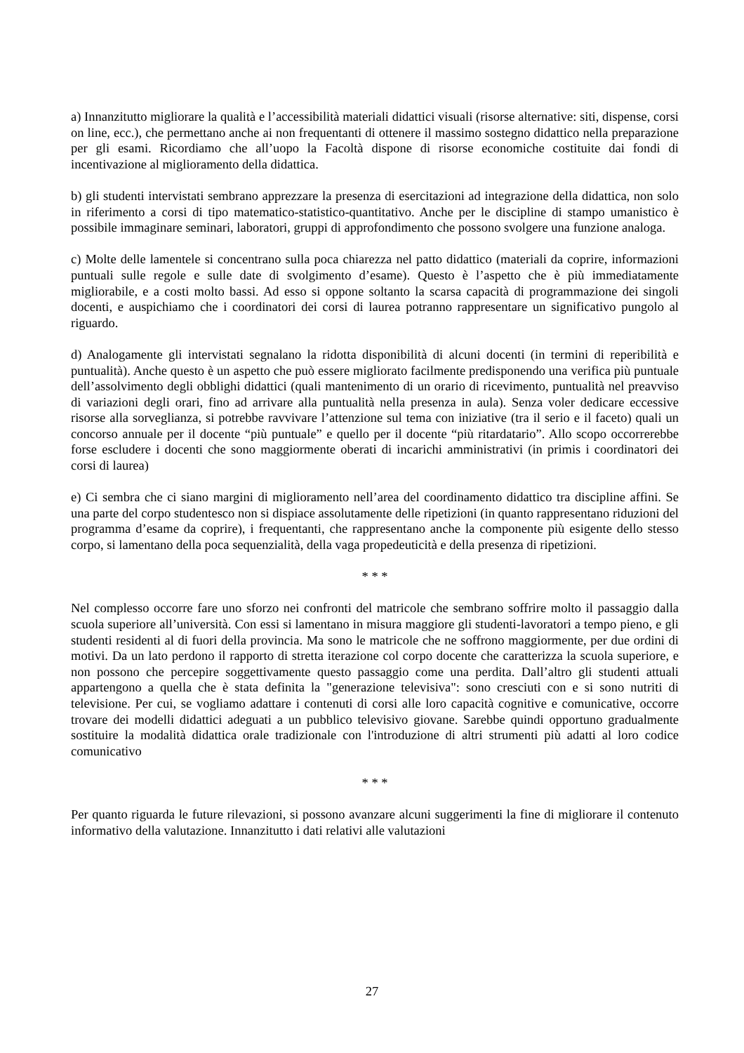a) Innanzitutto migliorare la qualità e l’accessibilità materiali didattici visuali (risorse alternative: siti, dispense, corsi on line, ecc.), che permettano anche ai non frequentanti di ottenere il massimo sostegno didattico nella preparazione per gli esami. Ricordiamo che all’uopo la Facoltà dispone di risorse economiche costituite dai fondi di incentivazione al miglioramento della didattica.
b) gli studenti intervistati sembrano apprezzare la presenza di esercitazioni ad integrazione della didattica, non solo in riferimento a corsi di tipo matematico-statistico-quantitativo. Anche per le discipline di stampo umanistico è possibile immaginare seminari, laboratori, gruppi di approfondimento che possono svolgere una funzione analoga.
c) Molte delle lamentele si concentrano sulla poca chiarezza nel patto didattico (materiali da coprire, informazioni puntuali sulle regole e sulle date di svolgimento d’esame). Questo è l’aspetto che è più immediatamente migliorabile, e a costi molto bassi. Ad esso si oppone soltanto la scarsa capacità di programmazione dei singoli docenti, e auspichiamo che i coordinatori dei corsi di laurea potranno rappresentare un significativo pungolo al riguardo.
d) Analogamente gli intervistati segnalano la ridotta disponibilità di alcuni docenti (in termini di reperibilità e puntualità). Anche questo è un aspetto che può essere migliorato facilmente predisponendo una verifica più puntuale dell’assolvimento degli obblighi didattici (quali mantenimento di un orario di ricevimento, puntualità nel preavviso di variazioni degli orari, fino ad arrivare alla puntualità nella presenza in aula). Senza voler dedicare eccessive risorse alla sorveglianza, si potrebbe ravvivare l’attenzione sul tema con iniziative (tra il serio e il faceto) quali un concorso annuale per il docente “più puntuale” e quello per il docente “più ritardatario”. Allo scopo occorrerebbe forse escludere i docenti che sono maggiormente oberati di incarichi amministrativi (in primis i coordinatori dei corsi di laurea)
e) Ci sembra che ci siano margini di miglioramento nell’area del coordinamento didattico tra discipline affini. Se una parte del corpo studentesco non si dispiace assolutamente delle ripetizioni (in quanto rappresentano riduzioni del programma d’esame da coprire), i frequentanti, che rappresentano anche la componente più esigente dello stesso corpo, si lamentano della poca sequenzialità, della vaga propedeuticità e della presenza di ripetizioni.
* * *
Nel complesso occorre fare uno sforzo nei confronti del matricole che sembrano soffrire molto il passaggio dalla scuola superiore all’università. Con essi si lamentano in misura maggiore gli studenti-lavoratori a tempo pieno, e gli studenti residenti al di fuori della provincia. Ma sono le matricole che ne soffrono maggiormente, per due ordini di motivi. Da un lato perdono il rapporto di stretta iterazione col corpo docente che caratterizza la scuola superiore, e non possono che percepire soggettivamente questo passaggio come una perdita. Dall’altro gli studenti attuali appartengono a quella che è stata definita la "generazione televisiva": sono cresciuti con e si sono nutriti di televisione. Per cui, se vogliamo adattare i contenuti di corsi alle loro capacità cognitive e comunicative, occorre trovare dei modelli didattici adeguati a un pubblico televisivo giovane. Sarebbe quindi opportuno gradualmente sostituire la modalità didattica orale tradizionale con l'introduzione di altri strumenti più adatti al loro codice comunicativo
* * *
Per quanto riguarda le future rilevazioni, si possono avanzare alcuni suggerimenti la fine di migliorare il contenuto informativo della valutazione. Innanzitutto i dati relativi alle valutazioni
27